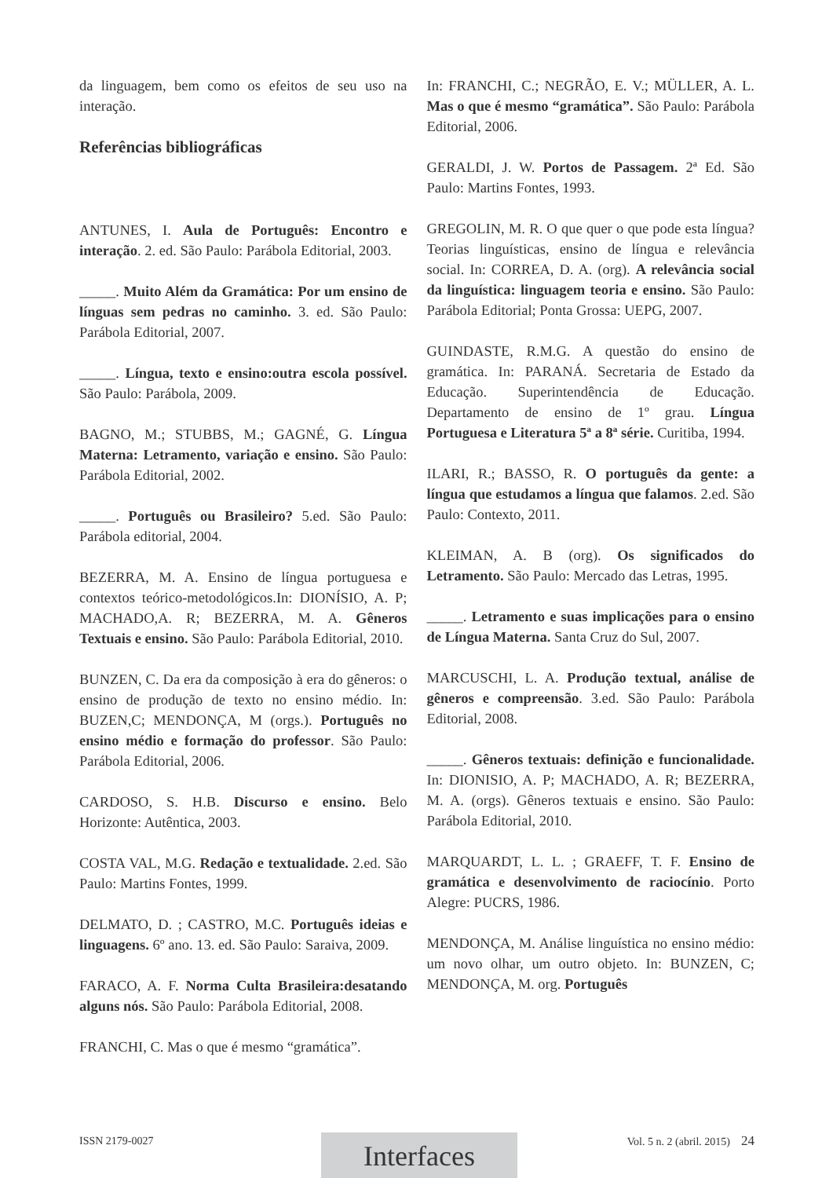da linguagem, bem como os efeitos de seu uso na interação.
Referências bibliográficas
ANTUNES, I. Aula de Português: Encontro e interação. 2. ed. São Paulo: Parábola Editorial, 2003.
_____. Muito Além da Gramática: Por um ensino de línguas sem pedras no caminho. 3. ed. São Paulo: Parábola Editorial, 2007.
_____. Língua, texto e ensino:outra escola possível. São Paulo: Parábola, 2009.
BAGNO, M.; STUBBS, M.; GAGNÉ, G. Língua Materna: Letramento, variação e ensino. São Paulo: Parábola Editorial, 2002.
_____. Português ou Brasileiro? 5.ed. São Paulo: Parábola editorial, 2004.
BEZERRA, M. A. Ensino de língua portuguesa e contextos teórico-metodológicos.In: DIONÍSIO, A. P; MACHADO,A. R; BEZERRA, M. A. Gêneros Textuais e ensino. São Paulo: Parábola Editorial, 2010.
BUNZEN, C. Da era da composição à era do gêneros: o ensino de produção de texto no ensino médio. In: BUZEN,C; MENDONÇA, M (orgs.). Português no ensino médio e formação do professor. São Paulo: Parábola Editorial, 2006.
CARDOSO, S. H.B. Discurso e ensino. Belo Horizonte: Autêntica, 2003.
COSTA VAL, M.G. Redação e textualidade. 2.ed. São Paulo: Martins Fontes, 1999.
DELMATO, D. ; CASTRO, M.C. Português ideias e linguagens. 6º ano. 13. ed. São Paulo: Saraiva, 2009.
FARACO, A. F. Norma Culta Brasileira:desatando alguns nós. São Paulo: Parábola Editorial, 2008.
FRANCHI, C. Mas o que é mesmo “gramática”.
In: FRANCHI, C.; NEGRÃO, E. V.; MÜLLER, A. L. Mas o que é mesmo “gramática”. São Paulo: Parábola Editorial, 2006.
GERALDI, J. W. Portos de Passagem. 2ª Ed. São Paulo: Martins Fontes, 1993.
GREGOLIN, M. R. O que quer o que pode esta língua? Teorias linguísticas, ensino de língua e relevância social. In: CORREA, D. A. (org). A relevância social da linguística: linguagem teoria e ensino. São Paulo: Parábola Editorial; Ponta Grossa: UEPG, 2007.
GUINDASTE, R.M.G. A questão do ensino de gramática. In: PARANÁ. Secretaria de Estado da Educação. Superintendência de Educação. Departamento de ensino de 1º grau. Língua Portuguesa e Literatura 5ª a 8ª série. Curitiba, 1994.
ILARI, R.; BASSO, R. O português da gente: a língua que estudamos a língua que falamos. 2.ed. São Paulo: Contexto, 2011.
KLEIMAN, A. B (org). Os significados do Letramento. São Paulo: Mercado das Letras, 1995.
_____. Letramento e suas implicações para o ensino de Língua Materna. Santa Cruz do Sul, 2007.
MARCUSCHI, L. A. Produção textual, análise de gêneros e compreensão. 3.ed. São Paulo: Parábola Editorial, 2008.
_____. Gêneros textuais: definição e funcionalidade. In: DIONISIO, A. P; MACHADO, A. R; BEZERRA, M. A. (orgs). Gêneros textuais e ensino. São Paulo: Parábola Editorial, 2010.
MARQUARDT, L. L. ; GRAEFF, T. F. Ensino de gramática e desenvolvimento de raciocínio. Porto Alegre: PUCRS, 1986.
MENDONÇA, M. Análise linguística no ensino médio: um novo olhar, um outro objeto. In: BUNZEN, C; MENDONÇA, M. org. Português
Interfaces
ISSN 2179-0027 Vol. 5 n. 2 (abril. 2015) 24